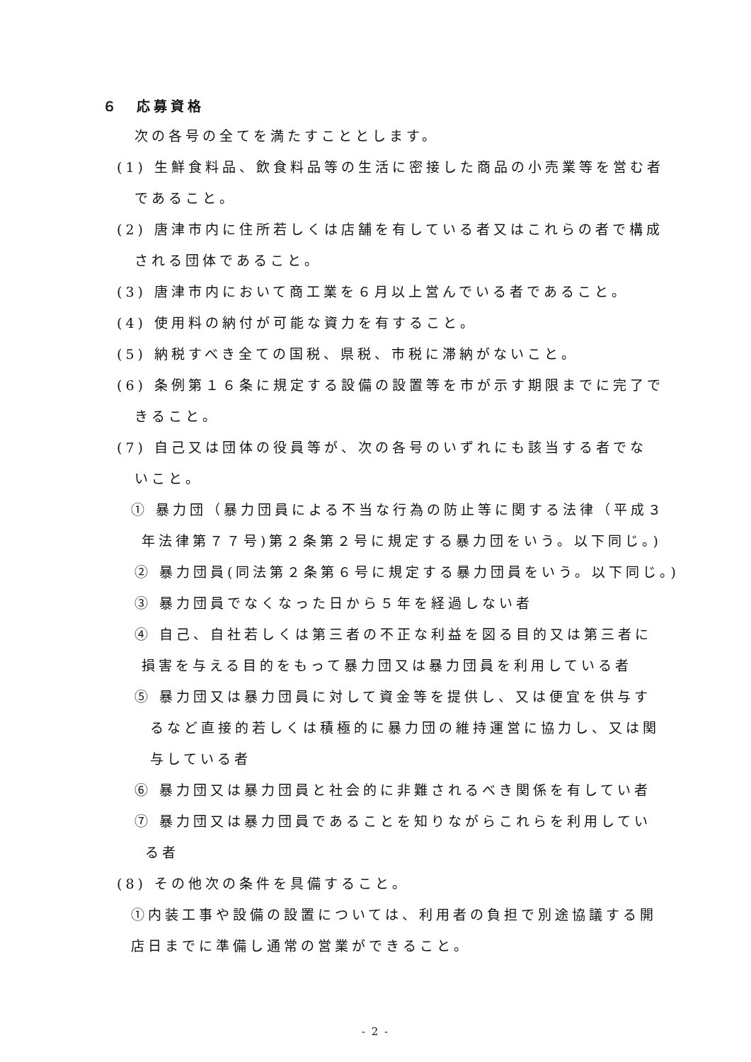６　応募資格
次の各号の全てを満たすこととします。
(1) 生鮮食料品、飲食料品等の生活に密接した商品の小売業等を営む者
であること。
(2) 唐津市内に住所若しくは店舗を有している者又はこれらの者で構成
される団体であること。
(3) 唐津市内において商工業を６月以上営んでいる者であること。
(4) 使用料の納付が可能な資力を有すること。
(5) 納税すべき全ての国税、県税、市税に滞納がないこと。
(6) 条例第１６条に規定する設備の設置等を市が示す期限までに完了で
きること。
(7) 自己又は団体の役員等が、次の各号のいずれにも該当する者でな
いこと。
① 暴力団（暴力団員による不当な行為の防止等に関する法律（平成３
年法律第７７号)第２条第２号に規定する暴力団をいう。以下同じ。)
② 暴力団員(同法第２条第６号に規定する暴力団員をいう。以下同じ。)
③ 暴力団員でなくなった日から５年を経過しない者
④ 自己、自社若しくは第三者の不正な利益を図る目的又は第三者に
損害を与える目的をもって暴力団又は暴力団員を利用している者
⑤ 暴力団又は暴力団員に対して資金等を提供し、又は便宜を供与す
るなど直接的若しくは積極的に暴力団の維持運営に協力し、又は関
与している者
⑥ 暴力団又は暴力団員と社会的に非難されるべき関係を有してい者
⑦ 暴力団又は暴力団員であることを知りながらこれらを利用してい
る者
(8) その他次の条件を具備すること。
①内装工事や設備の設置については、利用者の負担で別途協議する開
店日までに準備し通常の営業ができること。
- 2 -